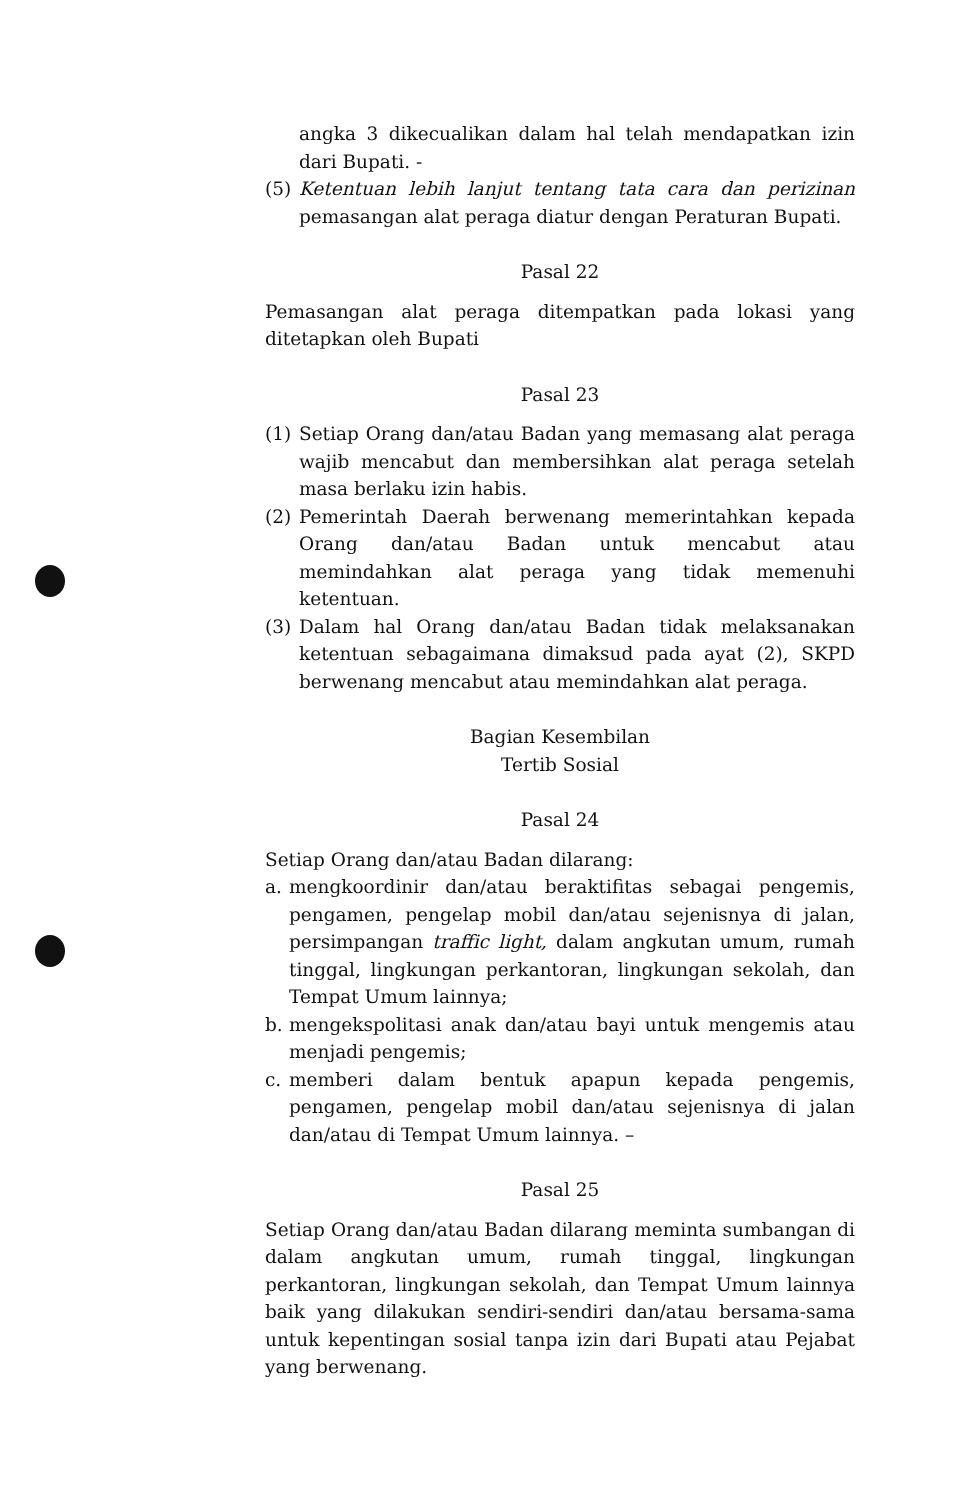angka 3 dikecualikan dalam hal telah mendapatkan izin dari Bupati. -
(5) Ketentuan lebih lanjut tentang tata cara dan perizinan pemasangan alat peraga diatur dengan Peraturan Bupati.
Pasal 22
Pemasangan alat peraga ditempatkan pada lokasi yang ditetapkan oleh Bupati
Pasal 23
(1) Setiap Orang dan/atau Badan yang memasang alat peraga wajib mencabut dan membersihkan alat peraga setelah masa berlaku izin habis.
(2) Pemerintah Daerah berwenang memerintahkan kepada Orang dan/atau Badan untuk mencabut atau memindahkan alat peraga yang tidak memenuhi ketentuan.
(3) Dalam hal Orang dan/atau Badan tidak melaksanakan ketentuan sebagaimana dimaksud pada ayat (2), SKPD berwenang mencabut atau memindahkan alat peraga.
Bagian Kesembilan
Tertib Sosial
Pasal 24
Setiap Orang dan/atau Badan dilarang:
a. mengkoordinir dan/atau beraktifitas sebagai pengemis, pengamen, pengelap mobil dan/atau sejenisnya di jalan, persimpangan traffic light, dalam angkutan umum, rumah tinggal, lingkungan perkantoran, lingkungan sekolah, dan Tempat Umum lainnya;
b. mengekspolitasi anak dan/atau bayi untuk mengemis atau menjadi pengemis;
c. memberi dalam bentuk apapun kepada pengemis, pengamen, pengelap mobil dan/atau sejenisnya di jalan dan/atau di Tempat Umum lainnya. –
Pasal 25
Setiap Orang dan/atau Badan dilarang meminta sumbangan di dalam angkutan umum, rumah tinggal, lingkungan perkantoran, lingkungan sekolah, dan Tempat Umum lainnya baik yang dilakukan sendiri-sendiri dan/atau bersama-sama untuk kepentingan sosial tanpa izin dari Bupati atau Pejabat yang berwenang.